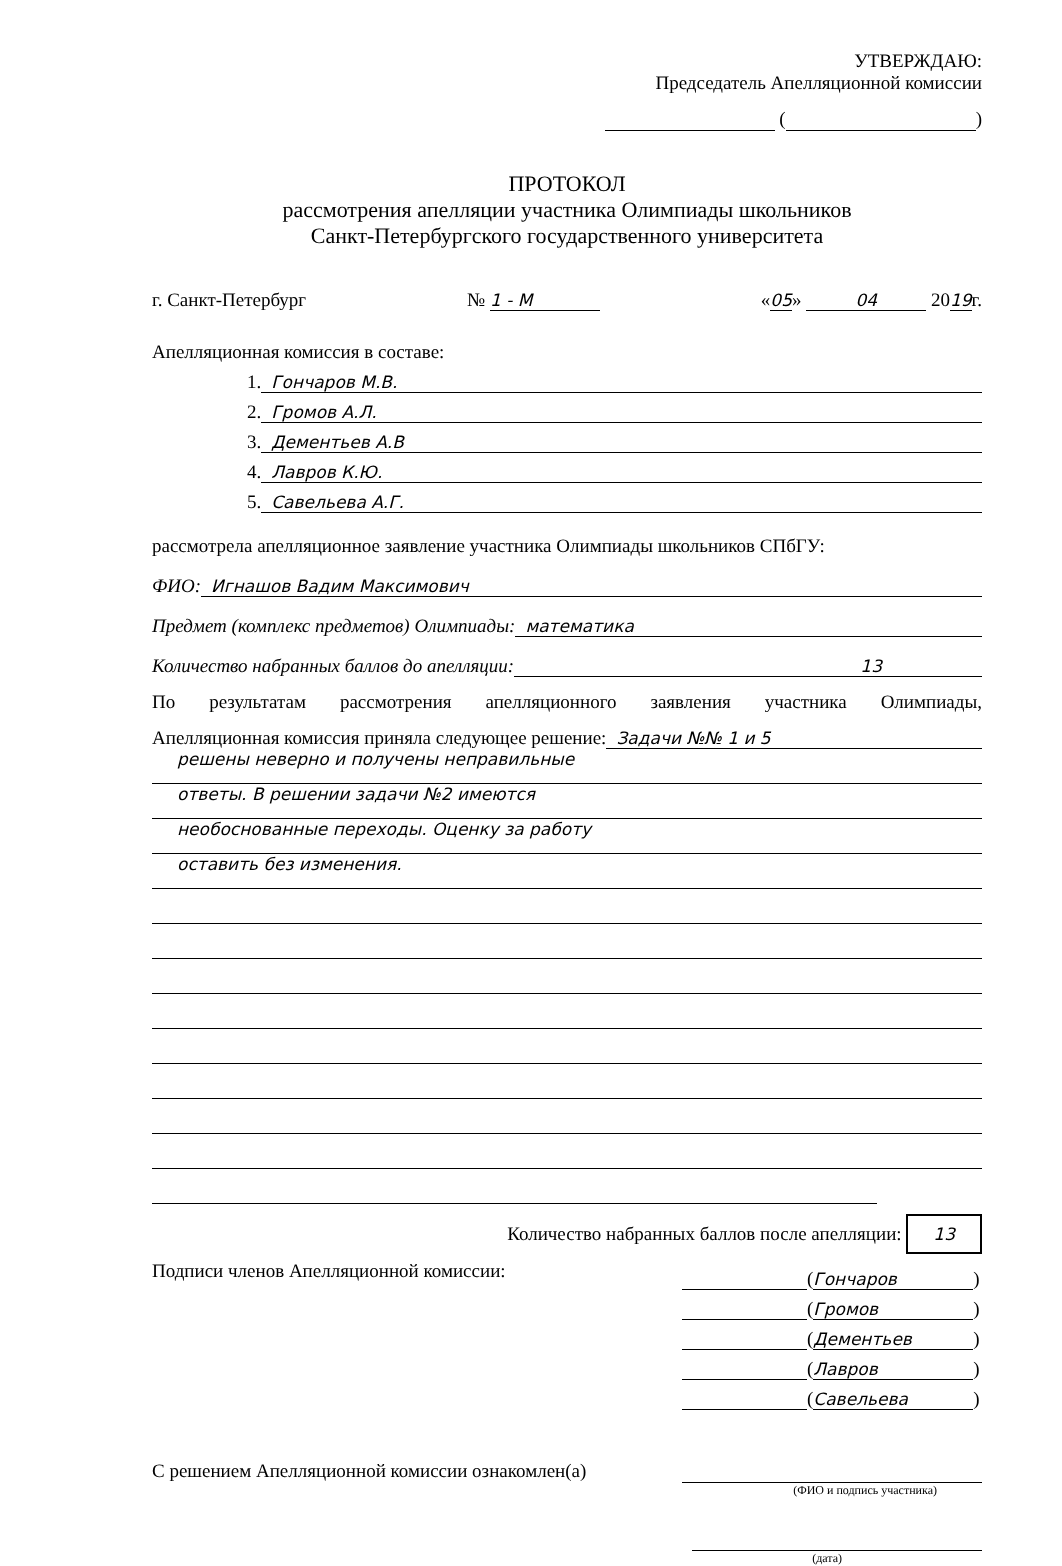УТВЕРЖДАЮ:
Председатель Апелляционной комиссии
( )
ПРОТОКОЛ
рассмотрения апелляции участника Олимпиады школьников
Санкт-Петербургского государственного университета
г. Санкт-Петербург № 1 - М «05» 04 2019г.
Апелляционная комиссия в составе:
1. Гончаров М.В.
2. Громов А.Л.
3. Дементьев А.В
4. Лавров К.Ю.
5. Савельева А.Г.
рассмотрела апелляционное заявление участника Олимпиады школьников СПбГУ:
ФИО: Игнашов Вадим Максимович
Предмет (комплекс предметов) Олимпиады: математика
Количество набранных баллов до апелляции: 13
По результатам рассмотрения апелляционного заявления участника Олимпиады,
Апелляционная комиссия приняла следующее решение: Задачи №№ 1 и 5
решены неверно и получены неправильные
ответы. В решении задачи №2 имеются
необоснованные переходы. Оценку за работу
оставить без изменения.
Количество набранных баллов после апелляции: 13
Подписи членов Апелляционной комиссии:
(Гончаров)
(Громов)
(Дементьев)
(Лавров)
(Савельева)
С решением Апелляционной комиссии ознакомлен(а)
(ФИО и подпись участника)
(дата)